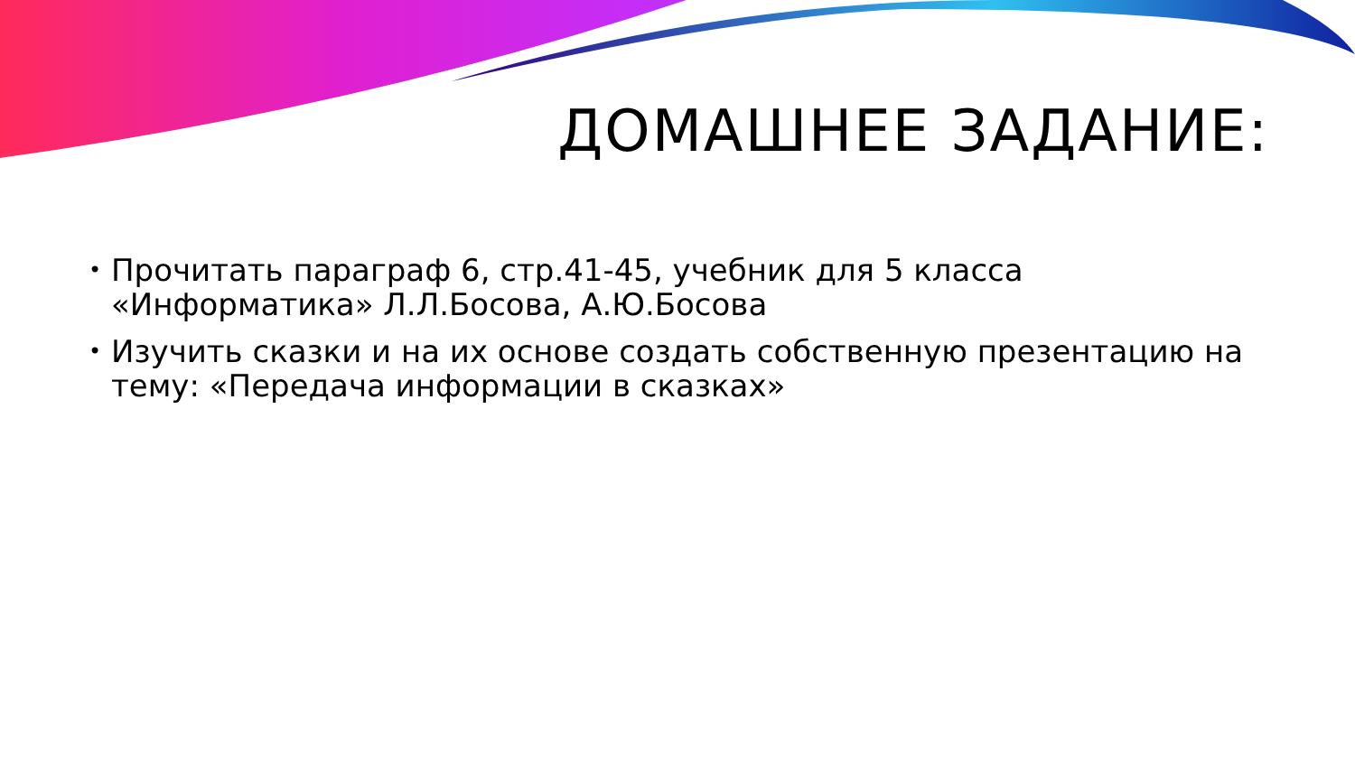ДОМАШНЕЕ ЗАДАНИЕ:
• Прочитать параграф 6, стр.41-45, учебник для 5 класса «Информатика» Л.Л.Босова, А.Ю.Босова
• Изучить сказки и на их основе создать собственную презентацию на тему: «Передача информации в сказках»